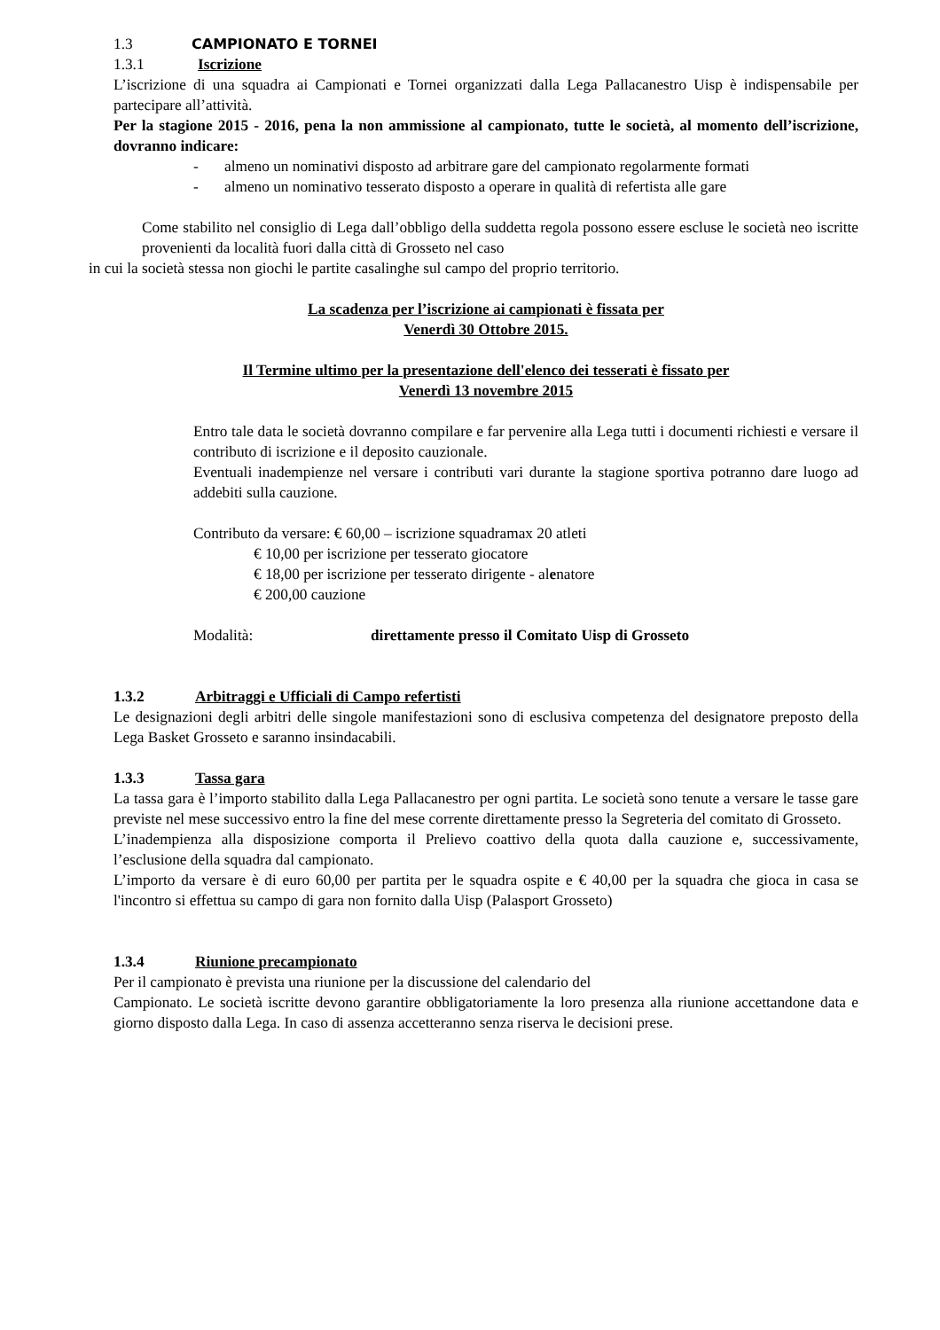1.3 CAMPIONATO E TORNEI
1.3.1 Iscrizione
L’iscrizione di una squadra ai Campionati e Tornei organizzati dalla Lega Pallacanestro Uisp è indispensabile per partecipare all’attività.
Per la stagione 2015 - 2016, pena la non ammissione al campionato, tutte le società, al momento dell’iscrizione, dovranno indicare:
- almeno un nominativi disposto ad arbitrare gare del campionato regolarmente formati
- almeno un nominativo tesserato disposto a operare in qualità di refertista alle gare
Come stabilito nel consiglio di Lega dall’obbligo della suddetta regola possono essere escluse le società neo iscritte provenienti da località fuori dalla città di Grosseto nel caso
in cui la società stessa non giochi le partite casalinghe sul campo del proprio territorio.
La scadenza per l’iscrizione ai campionati è fissata per
Venerdì 30 Ottobre 2015.
Il Termine ultimo per la presentazione dell'elenco dei tesserati è fissato per
Venerdì 13 novembre 2015
Entro tale data le società dovranno compilare e far pervenire alla Lega tutti i documenti richiesti e versare il contributo di iscrizione e il deposito cauzionale.
Eventuali inadempienze nel versare i contributi vari durante la stagione sportiva potranno dare luogo ad addebiti sulla cauzione.
Contributo da versare: € 60,00 – iscrizione squadramax 20 atleti
€ 10,00 per iscrizione per tesserato giocatore
€ 18,00 per iscrizione per tesserato dirigente - alenatore
€ 200,00 cauzione
Modalità: direttamente presso il Comitato Uisp di Grosseto
1.3.2 Arbitraggi e Ufficiali di Campo refertisti
Le designazioni degli arbitri delle singole manifestazioni sono di esclusiva competenza del designatore preposto della Lega Basket Grosseto e saranno insindacabili.
1.3.3 Tassa gara
La tassa gara è l’importo stabilito dalla Lega Pallacanestro per ogni partita. Le società sono tenute a versare le tasse gare previste nel mese successivo entro la fine del mese corrente direttamente presso la Segreteria del comitato di Grosseto.
L’inadempienza alla disposizione comporta il Prelievo coattivo della quota dalla cauzione e, successivamente, l’esclusione della squadra dal campionato.
L’importo da versare è di euro 60,00 per partita per le squadra ospite e € 40,00 per la squadra che gioca in casa se l'incontro si effettua su campo di gara non fornito dalla Uisp (Palasport Grosseto)
1.3.4 Riunione precampionato
Per il campionato è prevista una riunione per la discussione del calendario del
Campionato. Le società iscritte devono garantire obbligatoriamente la loro presenza alla riunione accettandone data e giorno disposto dalla Lega. In caso di assenza accetteranno senza riserva le decisioni prese.